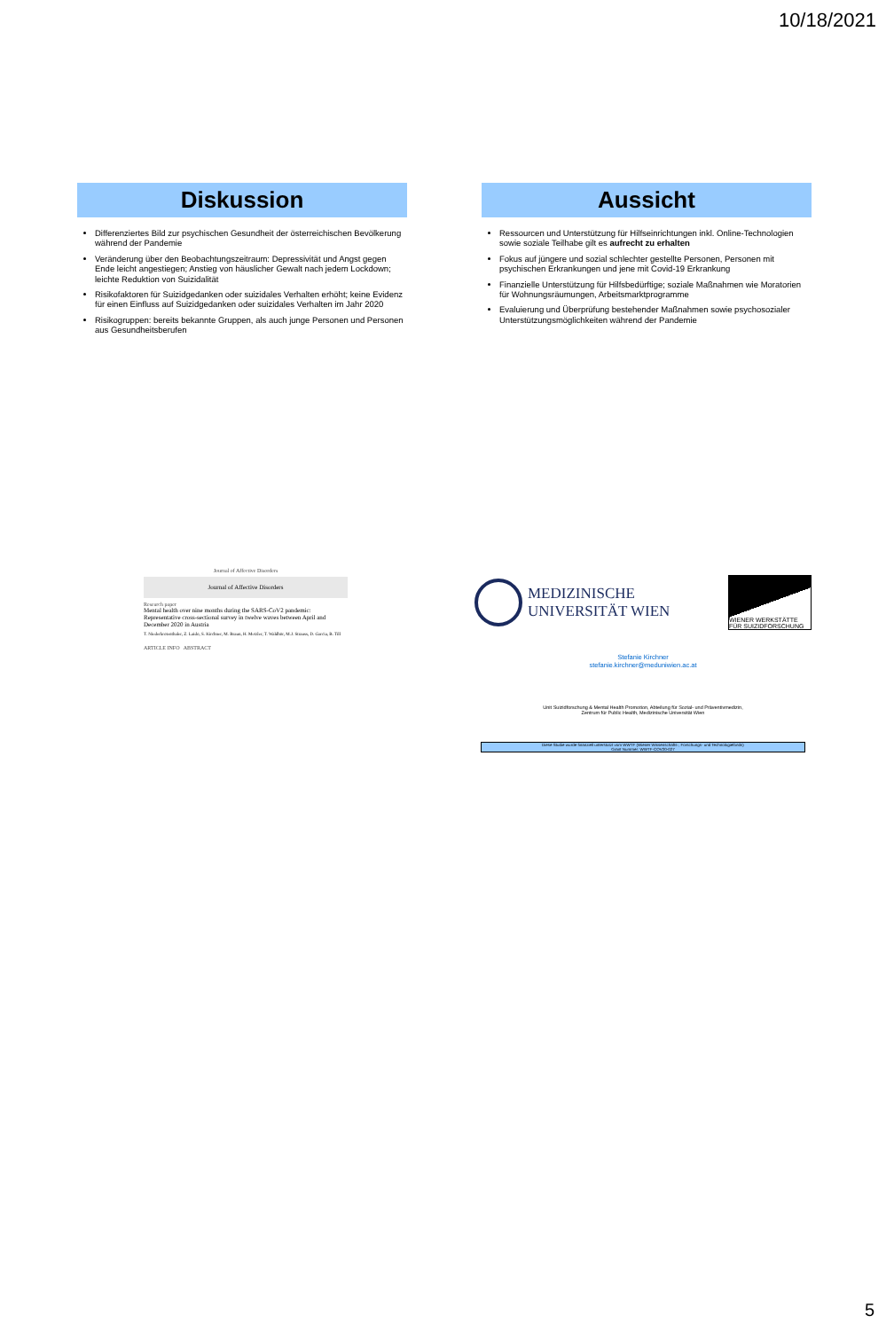10/18/2021
Diskussion
Differenziertes Bild zur psychischen Gesundheit der österreichischen Bevölkerung während der Pandemie
Veränderung über den Beobachtungszeitraum: Depressivität und Angst gegen Ende leicht angestiegen; Anstieg von häuslicher Gewalt nach jedem Lockdown; leichte Reduktion von Suizidalität
Risikofaktoren für Suizidgedanken oder suizidales Verhalten erhöht; keine Evidenz für einen Einfluss auf Suizidgedanken oder suizidales Verhalten im Jahr 2020
Risikogruppen: bereits bekannte Gruppen, als auch junge Personen und Personen aus Gesundheitsberufen
Aussicht
Ressourcen und Unterstützung für Hilfseinrichtungen inkl. Online-Technologien sowie soziale Teilhabe gilt es aufrecht zu erhalten
Fokus auf jüngere und sozial schlechter gestellte Personen, Personen mit psychischen Erkrankungen und jene mit Covid-19 Erkrankung
Finanzielle Unterstützung für Hilfsbedürftige; soziale Maßnahmen wie Moratorien für Wohnungsräumungen, Arbeitsmarktprogramme
Evaluierung und Überprüfung bestehender Maßnahmen sowie psychosozialer Unterstützungsmöglichkeiten während der Pandemie
Journal of Affective Disorders
Journal of Affective Disorders
Research paper
Mental health over nine months during the SARS-CoV2 pandemic: Representative cross-sectional survey in twelve waves between April and December 2020 in Austria
T. Niederkrotenthaler, Z. Laido, S. Kirchner, M. Braun, H. Metzler, T. Waldhör, M.J. Strauss, D. Garcia, B. Till
ARTICLE INFO ABSTRACT
MEDIZINISCHE
UNIVERSITÄT WIEN
WIENER WERKSTÄTTE FÜR SUIZIDFORSCHUNG
Stefanie Kirchner
stefanie.kirchner@meduniwien.ac.at
Unit Suizidforschung & Mental Health Promotion, Abteilung für Sozial- und Präventivmedizin,
Zentrum für Public Health, Medizinische Universität Wien
Diese Studie wurde finanziell unterstützt vom WWTF (Wiener Wissenschafts-, Forschungs- und Technologiefonds)
Grant Nummer: WWTF-COV20-027
5